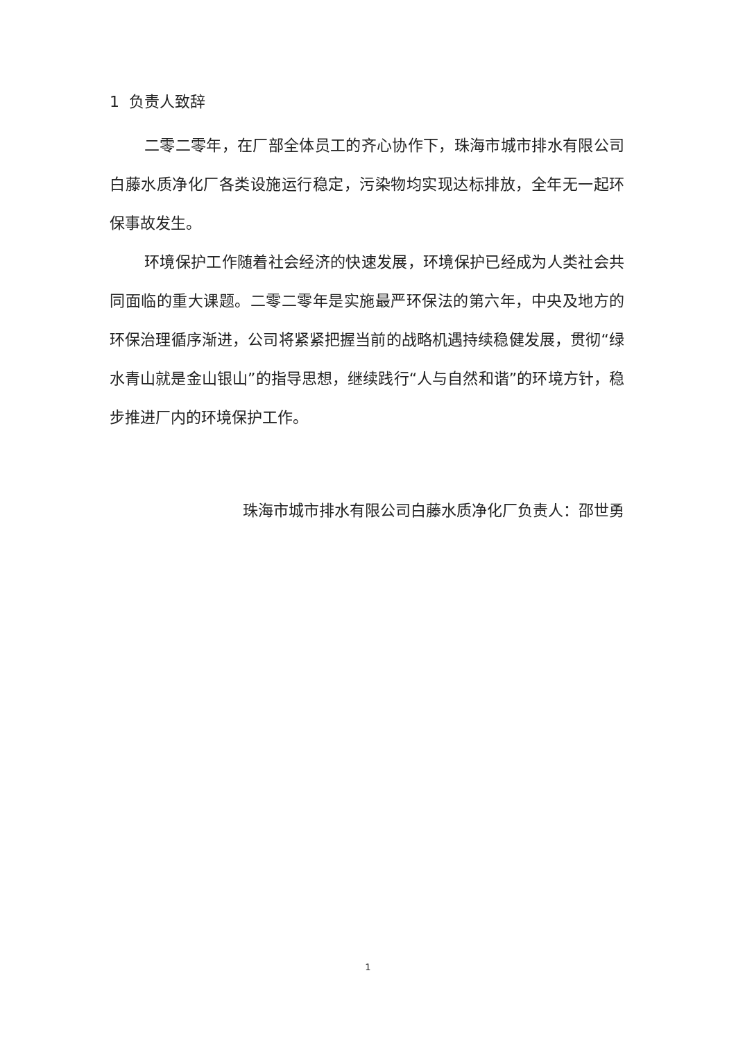1 负责人致辞
二零二零年，在厂部全体员工的齐心协作下，珠海市城市排水有限公司白藤水质净化厂各类设施运行稳定，污染物均实现达标排放，全年无一起环保事故发生。
环境保护工作随着社会经济的快速发展，环境保护已经成为人类社会共同面临的重大课题。二零二零年是实施最严环保法的第六年，中央及地方的环保治理循序渐进，公司将紧紧把握当前的战略机遇持续稳健发展，贯彻“绿水青山就是金山银山”的指导思想，继续践行“人与自然和谐”的环境方针，稳步推进厂内的环境保护工作。
珠海市城市排水有限公司白藤水质净化厂负责人：邵世勇
1